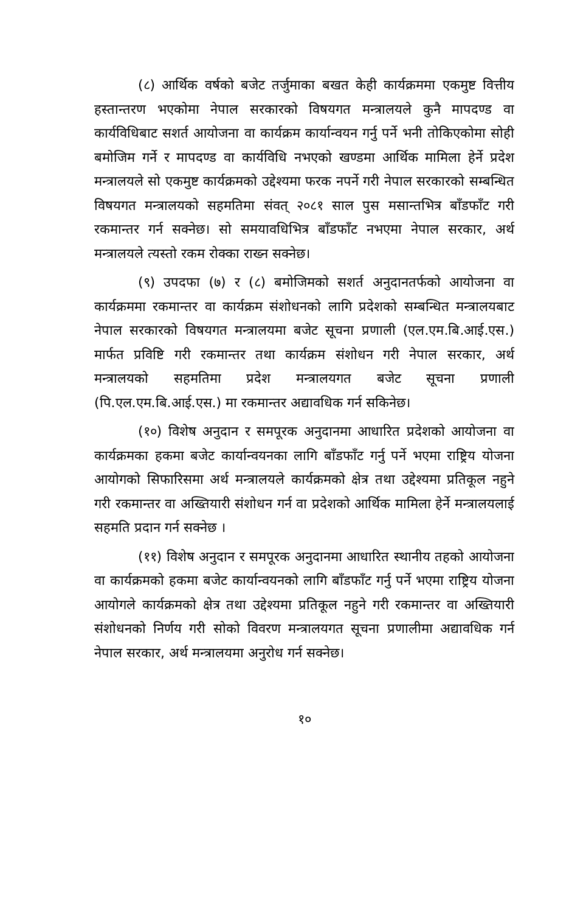(८) आर्थिक वर्षको बजेट तर्जुमाका बखत केही कार्यक्रममा एकमुष्ट वित्तीय हस्तान्तरण भएकोमा नेपाल सरकारको विषयगत मन्त्रालयले कुनै मापदण्ड वा कार्यविधिबाट सशर्त आयोजना वा कार्यक्रम कार्यान्वयन गर्नु पर्ने भनी तोकिएकोमा सोही बमोजिम गर्ने र मापदण्ड वा कार्यविधि नभएको खण्डमा आर्थिक मामिला हेर्ने प्रदेश मन्त्रालयले सो एकमुष्ट कार्यक्रमको उद्देश्यमा फरक नपर्ने गरी नेपाल सरकारको सम्बन्धित विषयगत मन्त्रालयको सहमतिमा संवत् २०८१ साल पुस मसान्तभित्र बाँडफाँट गरी रकमान्तर गर्न सक्नेछ। सो समयावधिभित्र बाँडफाँट नभएमा नेपाल सरकार, अर्थ मन्त्रालयले त्यस्तो रकम रोक्का राख्न सक्नेछ।
(९) उपदफा (७) र (८) बमोजिमको सशर्त अनुदानतर्फको आयोजना वा कार्यक्रममा रकमान्तर वा कार्यक्रम संशोधनको लागि प्रदेशको सम्बन्धित मन्त्रालयबाट नेपाल सरकारको विषयगत मन्त्रालयमा बजेट सूचना प्रणाली (एल.एम.बि.आई.एस.) मार्फत प्रविष्टि गरी रकमान्तर तथा कार्यक्रम संशोधन गरी नेपाल सरकार, अर्थ मन्त्रालयको सहमतिमा प्रदेश मन्त्रालयगत बजेट सूचना प्रणाली (पि.एल.एम.बि.आई.एस.) मा रकमान्तर अद्यावधिक गर्न सकिनेछ।
(१०) विशेष अनुदान र समपूरक अनुदानमा आधारित प्रदेशको आयोजना वा कार्यक्रमका हकमा बजेट कार्यान्वयनका लागि बाँडफाँट गर्नु पर्ने भएमा राष्ट्रिय योजना आयोगको सिफारिसमा अर्थ मन्त्रालयले कार्यक्रमको क्षेत्र तथा उद्देश्यमा प्रतिकूल नहुने गरी रकमान्तर वा अख्तियारी संशोधन गर्न वा प्रदेशको आर्थिक मामिला हेर्ने मन्त्रालयलाई सहमति प्रदान गर्न सक्नेछ ।
(११) विशेष अनुदान र समपूरक अनुदानमा आधारित स्थानीय तहको आयोजना वा कार्यक्रमको हकमा बजेट कार्यान्वयनको लागि बाँडफाँट गर्नु पर्ने भएमा राष्ट्रिय योजना आयोगले कार्यक्रमको क्षेत्र तथा उद्देश्यमा प्रतिकूल नहुने गरी रकमान्तर वा अख्तियारी संशोधनको निर्णय गरी सोको विवरण मन्त्रालयगत सूचना प्रणालीमा अद्यावधिक गर्न नेपाल सरकार, अर्थ मन्त्रालयमा अनुरोध गर्न सक्नेछ।
१०